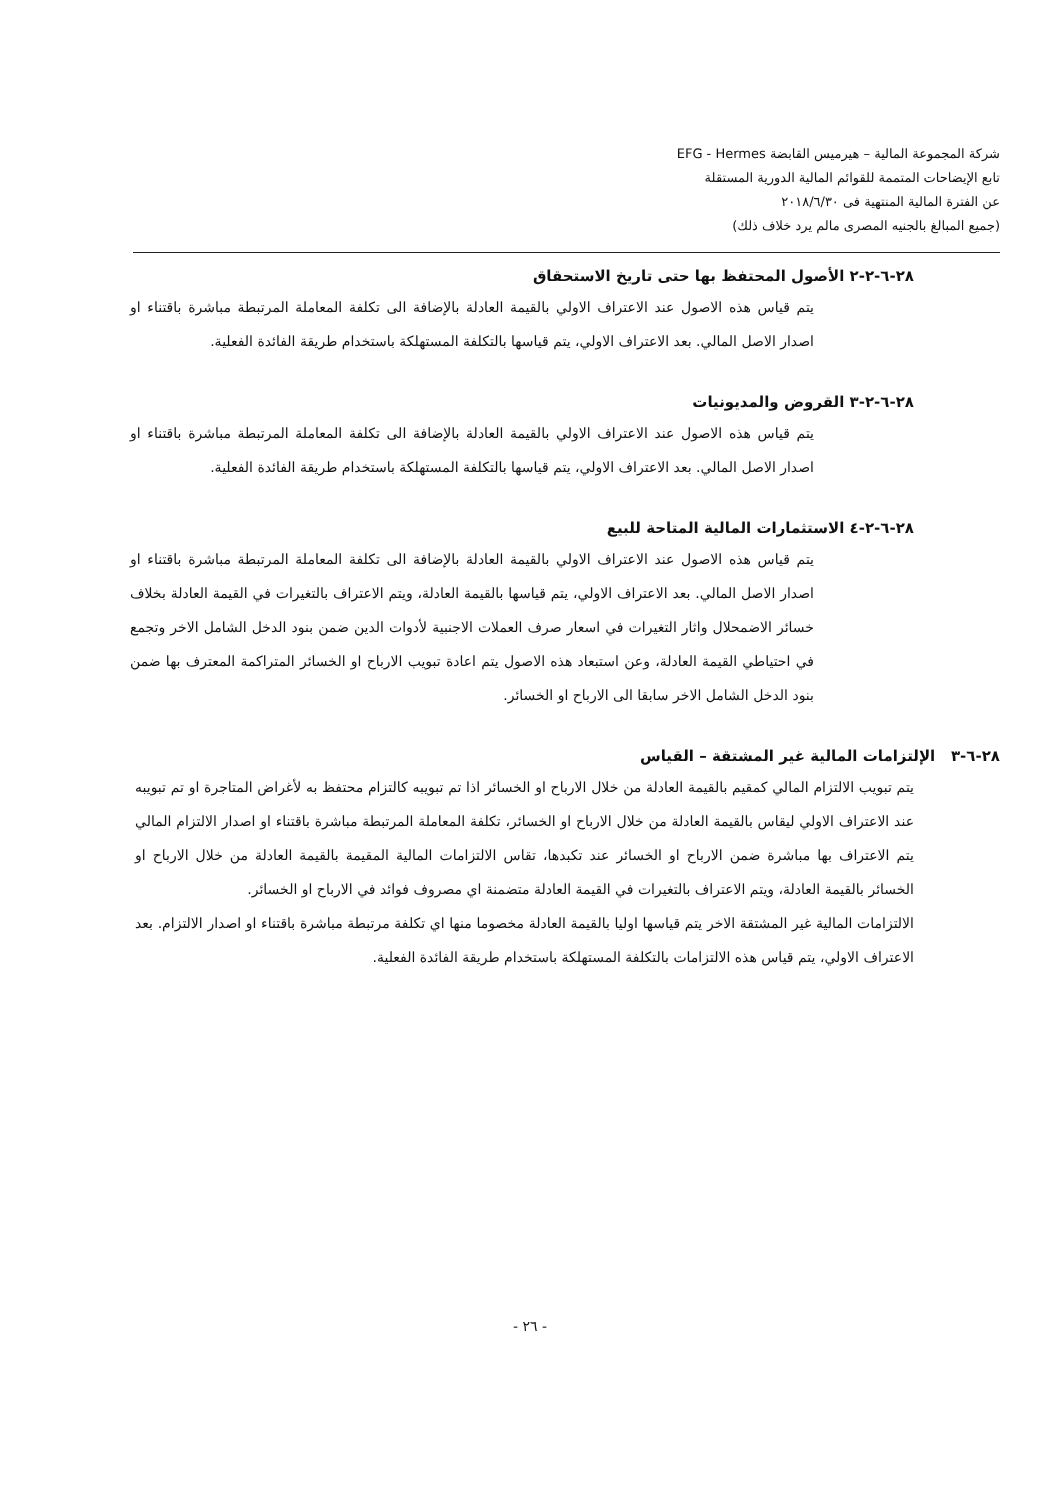شركة المجموعة المالية – هيرميس القابضة EFG - Hermes
تابع الإيضاحات المتممة للقوائم المالية الدورية المستقلة
عن الفترة المالية المنتهية فى ٢٠١٨/٦/٣٠
(جميع المبالغ بالجنيه المصرى مالم يرد خلاف ذلك)
٢٨-٦-٢-٢ الأصول المحتفظ بها حتى تاريخ الاستحقاق
يتم قياس هذه الاصول عند الاعتراف الاولي بالقيمة العادلة بالإضافة الى تكلفة المعاملة المرتبطة مباشرة باقتناء او اصدار الاصل المالي. بعد الاعتراف الاولي، يتم قياسها بالتكلفة المستهلكة باستخدام طريقة الفائدة الفعلية.
٢٨-٦-٢-٣ القروض والمديونيات
يتم قياس هذه الاصول عند الاعتراف الاولي بالقيمة العادلة بالإضافة الى تكلفة المعاملة المرتبطة مباشرة باقتناء او اصدار الاصل المالي. بعد الاعتراف الاولي، يتم قياسها بالتكلفة المستهلكة باستخدام طريقة الفائدة الفعلية.
٢٨-٦-٢-٤ الاستثمارات المالية المتاحة للبيع
يتم قياس هذه الاصول عند الاعتراف الاولي بالقيمة العادلة بالإضافة الى تكلفة المعاملة المرتبطة مباشرة باقتناء او اصدار الاصل المالي. بعد الاعتراف الاولي، يتم قياسها بالقيمة العادلة، ويتم الاعتراف بالتغيرات في القيمة العادلة بخلاف خسائر الاضمحلال واثار التغيرات في اسعار صرف العملات الاجنبية لأدوات الدين ضمن بنود الدخل الشامل الاخر وتجمع في احتياطي القيمة العادلة، وعن استبعاد هذه الاصول يتم اعادة تبويب الارباح او الخسائر المتراكمة المعترف بها ضمن بنود الدخل الشامل الاخر سابقا الى الارباح او الخسائر.
٢٨-٦-٣ الإلتزامات المالية غير المشتقة – القياس
يتم تبويب الالتزام المالي كمقيم بالقيمة العادلة من خلال الارباح او الخسائر اذا تم تبويبه كالتزام محتفظ به لأغراض المتاجرة او تم تبويبه عند الاعتراف الاولي ليقاس بالقيمة العادلة من خلال الارباح او الخسائر، تكلفة المعاملة المرتبطة مباشرة باقتناء او اصدار الالتزام المالي يتم الاعتراف بها مباشرة ضمن الارباح او الخسائر عند تكبدها، تقاس الالتزامات المالية المقيمة بالقيمة العادلة من خلال الارباح او الخسائر بالقيمة العادلة، ويتم الاعتراف بالتغيرات في القيمة العادلة متضمنة اي مصروف فوائد في الارباح او الخسائر.
الالتزامات المالية غير المشتقة الاخر يتم قياسها اوليا بالقيمة العادلة مخصوما منها اي تكلفة مرتبطة مباشرة باقتناء او اصدار الالتزام. بعد الاعتراف الاولي، يتم قياس هذه الالتزامات بالتكلفة المستهلكة باستخدام طريقة الفائدة الفعلية.
- ٢٦ -